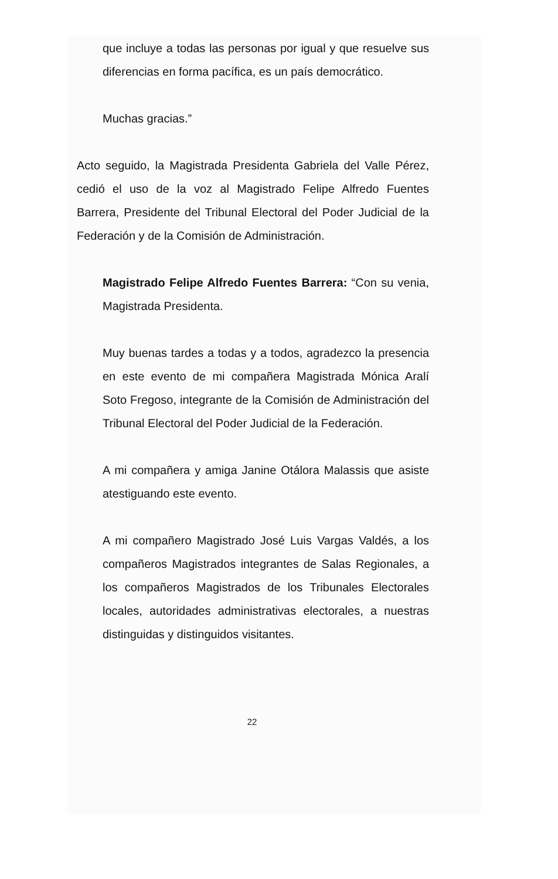que incluye a todas las personas por igual y que resuelve sus diferencias en forma pacífica, es un país democrático.
Muchas gracias.”
Acto seguido, la Magistrada Presidenta Gabriela del Valle Pérez, cedió el uso de la voz al Magistrado Felipe Alfredo Fuentes Barrera, Presidente del Tribunal Electoral del Poder Judicial de la Federación y de la Comisión de Administración.
Magistrado Felipe Alfredo Fuentes Barrera: “Con su venia, Magistrada Presidenta.
Muy buenas tardes a todas y a todos, agradezco la presencia en este evento de mi compañera Magistrada Mónica Aralí Soto Fregoso, integrante de la Comisión de Administración del Tribunal Electoral del Poder Judicial de la Federación.
A mi compañera y amiga Janine Otálora Malassis que asiste atestiguando este evento.
A mi compañero Magistrado José Luis Vargas Valdés, a los compañeros Magistrados integrantes de Salas Regionales, a los compañeros Magistrados de los Tribunales Electorales locales, autoridades administrativas electorales, a nuestras distinguidas y distinguidos visitantes.
22